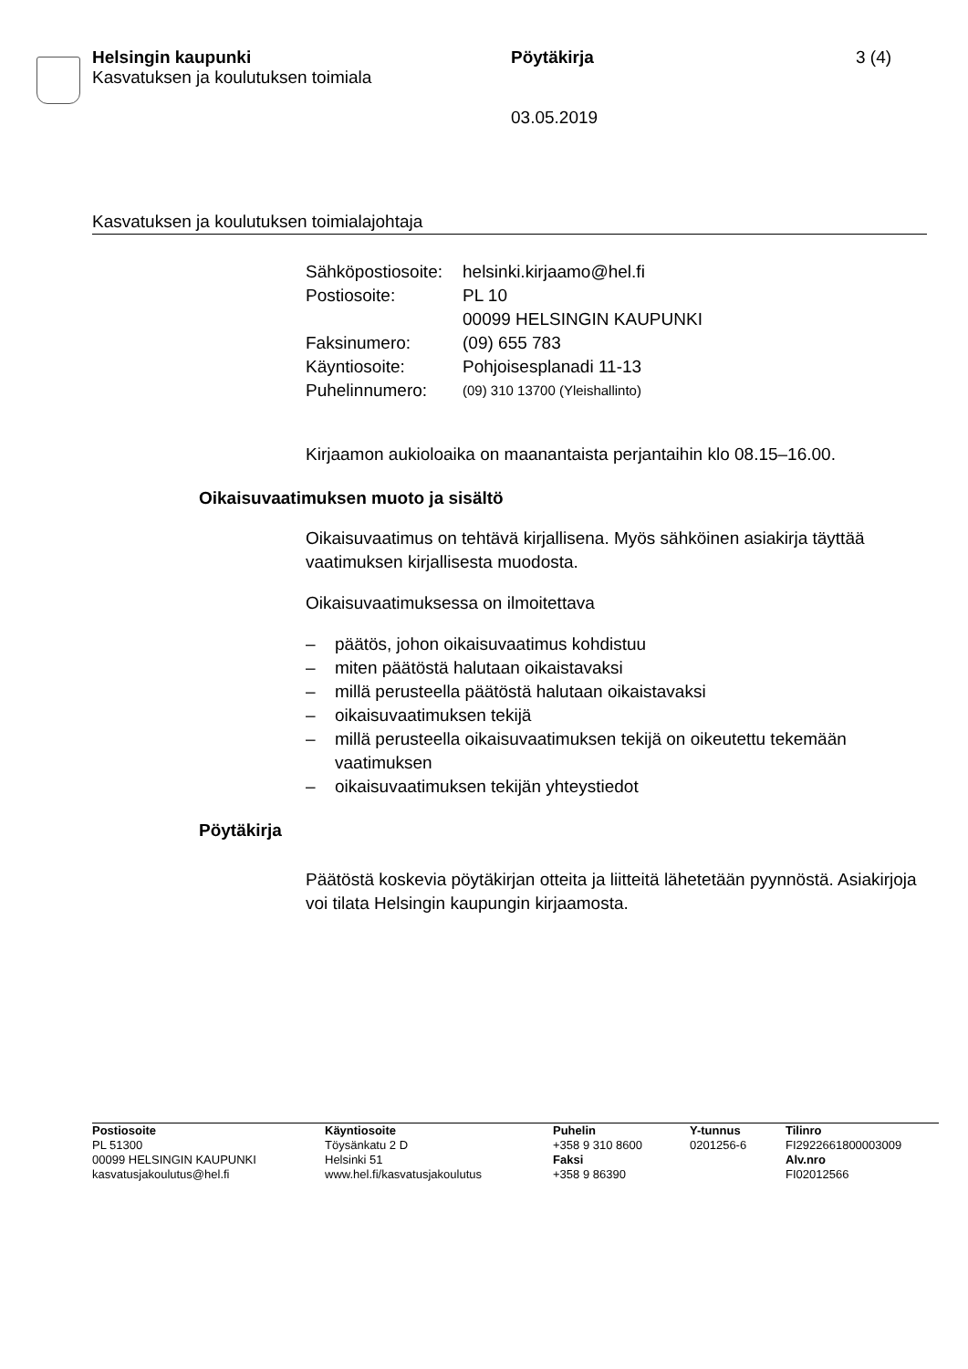Helsingin kaupunki
Kasvatuksen ja koulutuksen toimiala
Pöytäkirja
03.05.2019
3 (4)
Kasvatuksen ja koulutuksen toimialajohtaja
| Sähköpostiosoite: | helsinki.kirjaamo@hel.fi |
| Postiosoite: | PL 10 00099 HELSINGIN KAUPUNKI |
| Faksinumero: | (09) 655 783 |
| Käyntiosoite: | Pohjoisesplanadi 11-13 |
| Puhelinnumero: | (09) 310 13700 (Yleishallinto) |
Kirjaamon aukioloaika on maanantaista perjantaihin klo 08.15–16.00.
Oikaisuvaatimuksen muoto ja sisältö
Oikaisuvaatimus on tehtävä kirjallisena. Myös sähköinen asiakirja täyttää vaatimuksen kirjallisesta muodosta.
Oikaisuvaatimuksessa on ilmoitettava
– päätös, johon oikaisuvaatimus kohdistuu
– miten päätöstä halutaan oikaistavaksi
– millä perusteella päätöstä halutaan oikaistavaksi
– oikaisuvaatimuksen tekijä
– millä perusteella oikaisuvaatimuksen tekijä on oikeutettu tekemään vaatimuksen
– oikaisuvaatimuksen tekijän yhteystiedot
Pöytäkirja
Päätöstä koskevia pöytäkirjan otteita ja liitteitä lähetetään pyynnöstä. Asiakirjoja voi tilata Helsingin kaupungin kirjaamosta.
| Postiosoite PL 51300 00099 HELSINGIN KAUPUNKI kasvatusjakoulutus@hel.fi | Käyntiosoite Töysänkatu 2 D Helsinki 51 www.hel.fi/kasvatusjakoulutus | Puhelin +358 9 310 8600 Faksi +358 9 86390 | Y-tunnus 0201256-6 | Tilinro FI2922661800003009 Alv.nro FI02012566 |